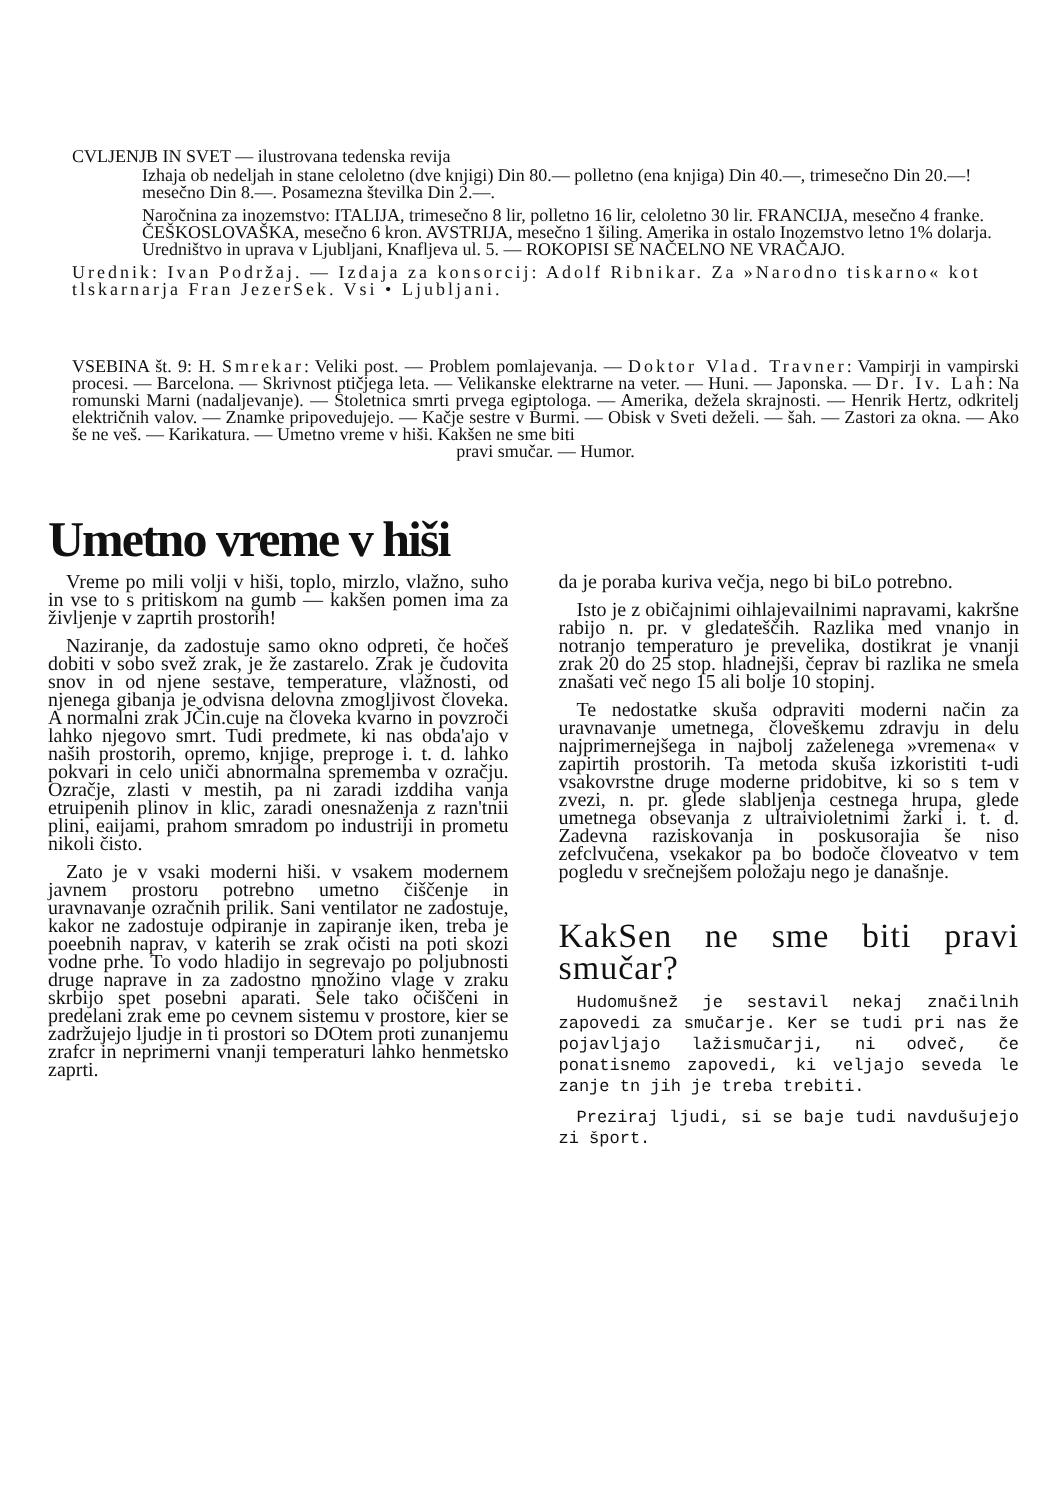CVLJENJB IN SVET — ilustrovana tedenska revija
Izhaja ob nedeljah in stane celoletno (dve knjigi) Din 80.— polletno (ena knjiga) Din 40.—, trimesečno Din 20.—! mesečno Din 8.—. Posamezna številka Din 2.—.
Naročnina za inozemstvo: ITALIJA, trimesečno 8 lir, polletno 16 lir, celoletno 30 lir. FRANCIJA, mesečno 4 franke. ČEŠKOSLOVAŠKA, mesečno 6 kron. AVSTRIJA, mesečno 1 šiling. Amerika in ostalo Inozemstvo letno 1% dolarja. Uredništvo in uprava v Ljubljani, Knafljeva ul. 5. — ROKOPISI SE NAČELNO NE VRAČAJO.
Urednik: Ivan Podržaj. — Izdaja za konsorcij: Adolf Ribnikar. Za »Narodno tiskarno« kot tlskarnarja Fran JezerSek. Vsi • Ljubljani.
VSEBINA št. 9: H. Smrekar: Veliki post. — Problem pomlajevanja. — Doktor Vlad. Travner: Vampirji in vampirski procesi. — Barcelona. — Skrivnost ptičjega leta. — Velikanske elektrarne na veter. — Huni. — Japonska. — Dr. Iv. Lah: Na romunski Marni (nadaljevanje). — Stoletnica smrti prvega egiptologa. — Amerika, dežela skrajnosti. — Henrik Hertz, odkritelj električnih valov. — Znamke pripovedujejo. — Kačje sestre v Burmi. — Obisk v Sveti deželi. — šah. — Zastori za okna. — Ako še ne veš. — Karikatura. — Umetno vreme v hiši. Kakšen ne sme biti
pravi smučar. — Humor.
Umetno vreme v hiši
Vreme po mili volji v hiši, toplo, mirzlo, vlažno, suho in vse to s pritiskom na gumb — kakšen pomen ima za življenje v zaprtih prostorih!
Naziranje, da zadostuje samo okno odpreti, če hočeš dobiti v sobo svež zrak, je že zastarelo. Zrak je čudovita snov in od njene sestave, temperature, vlažnosti, od njenega gibanja je odvisna delovna zmogljivost človeka. A normalni zrak JČin.cuje na človeka kvarno in povzroči lahko njegovo smrt. Tudi predmete, ki nas obda'ajo v naših prostorih, opremo, knjige, preproge i. t. d. lahko pokvari in celo uniči abnormalna sprememba v ozračju. Ozračje, zlasti v mestih, pa ni zaradi izddiha vanja etruipenih plinov in klic, zaradi onesnaženja z razn'tnii plini, eaijami, prahom smradom po industriji in prometu nikoli čisto.
Zato je v vsaki moderni hiši. v vsakem modernem javnem prostoru potrebno umetno čiščenje in uravnavanje ozračnih prilik. Sani ventilator ne zadostuje, kakor ne zadostuje odpiranje in zapiranje iken, treba je poeebnih naprav, v katerih se zrak očisti na poti skozi vodne prhe. To vodo hladijo in segrevajo po poljubnosti druge naprave in za zadostno množino vlage v zraku skrbijo spet posebni aparati. Šele tako očiščeni in predelani zrak eme po cevnem sistemu v prostore, kier se zadržujejo ljudje in ti prostori so DOtem proti zunanjemu zrafcr in neprimerni vnanji temperaturi lahko henmetsko zaprti.
da je poraba kuriva večja, nego bi biLo potrebno.
Isto je z običajnimi oihlajevailnimi napravami, kakršne rabijo n. pr. v gledateščih. Razlika med vnanjo in notranjo temperaturo je prevelika, dostikrat je vnanji zrak 20 do 25 stop. hladnejši, čeprav bi razlika ne smela znašati več nego 15 ali bolje 10 stopinj.
Te nedostatke skuša odpraviti moderni način za uravnavanje umetnega, človeškemu zdravju in delu najprimernejšega in najbolj zaželenega »vremena« v zapirtih prostorih. Ta metoda skuša izkoristiti t-udi vsakovrstne druge moderne pridobitve, ki so s tem v zvezi, n. pr. glede slabljenja cestnega hrupa, glede umetnega obsevanja z ultraivioletnimi žarki i. t. d. Zadevna raziskovanja in poskusorajia še niso zefclvučena, vsekakor pa bo bodoče človeatvo v tem pogledu v srečnejšem položaju nego je današnje.
KakSen ne sme biti pravi smučar?
Hudomušnež je sestavil nekaj značilnih zapovedi za smučarje. Ker se tudi pri nas že pojavljajo lažismučarji, ni odveč, če ponatisnemo zapovedi, ki veljajo seveda le zanje tn jih je treba trebiti.
Preziraj ljudi, si se baje tudi navdušujejo zi šport.